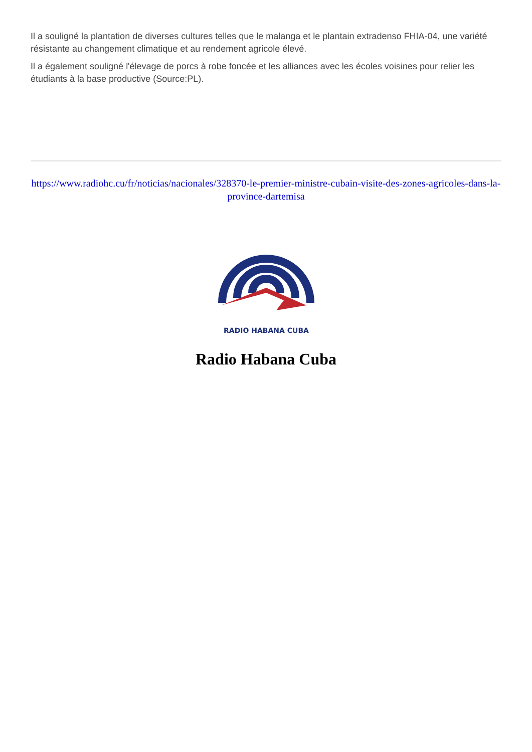Il a souligné la plantation de diverses cultures telles que le malanga et le plantain extradenso FHIA-04, une variété résistante au changement climatique et au rendement agricole élevé.
Il a également souligné l'élevage de porcs à robe foncée et les alliances avec les écoles voisines pour relier les étudiants à la base productive (Source:PL).
https://www.radiohc.cu/fr/noticias/nacionales/328370-le-premier-ministre-cubain-visite-des-zones-agricoles-dans-la-province-dartemisa
RADIO HABANA CUBA
Radio Habana Cuba